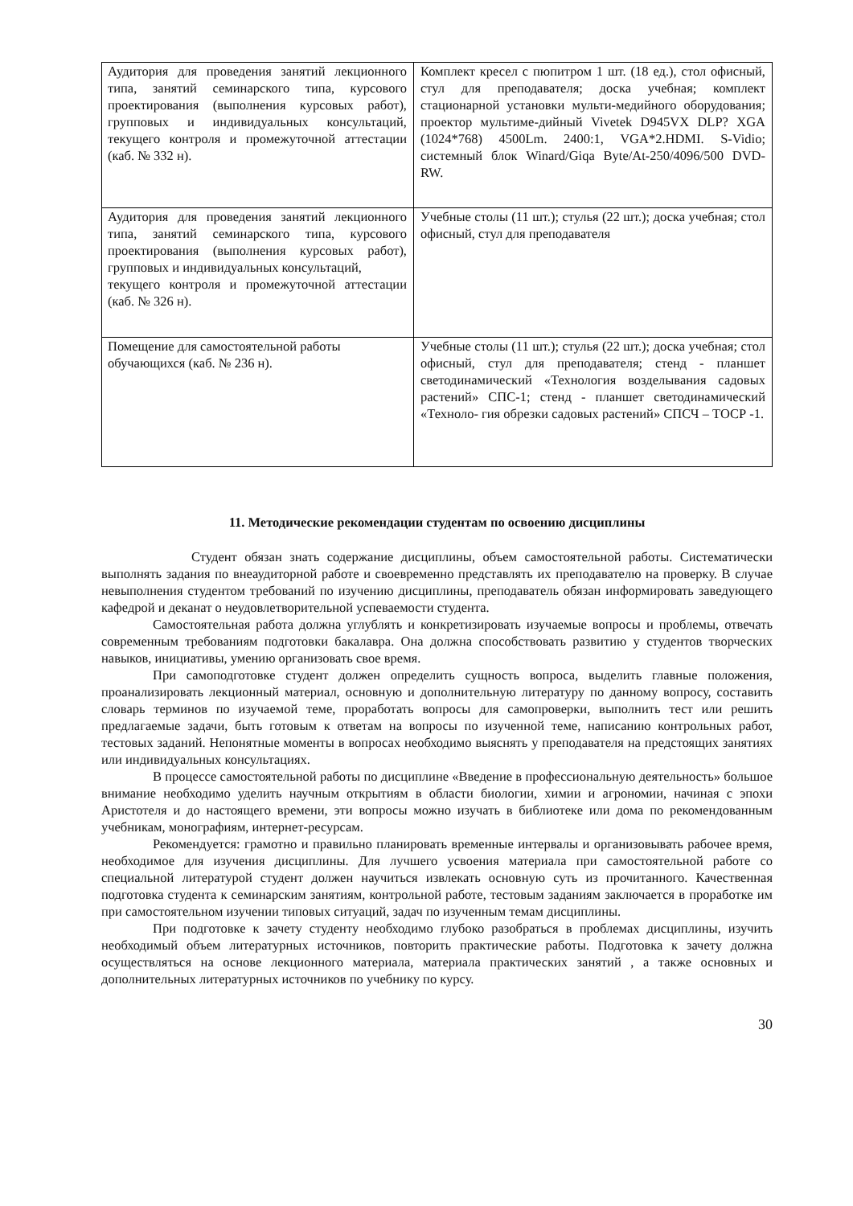| Аудитория для проведения занятий лекционного типа, занятий семинарского типа, курсового проектирования (выполнения курсовых работ), групповых и индивидуальных консультаций, текущего контроля и промежуточной аттестации (каб. № 332 н). | Комплект кресел с пюпитром 1 шт. (18 ед.), стол офисный, стул для преподавателя; доска учебная; комплект стационарной установки мульти-медийного оборудования; проектор мультиме-дийный Vivetek D945VX DLP? XGA (1024*768) 4500Lm. 2400:1, VGA*2.HDMI. S-Vidio; системный блок Winard/Giqa Byte/At-250/4096/500 DVD-RW. |
| Аудитория для проведения занятий лекционного типа, занятий семинарского типа, курсового проектирования (выполнения курсовых работ), групповых и индивидуальных консультаций, текущего контроля и промежуточной аттестации (каб. № 326 н). | Учебные столы (11 шт.); стулья (22 шт.); доска учебная; стол офисный, стул для преподавателя |
| Помещение для самостоятельной работы обучающихся (каб. № 236 н). | Учебные столы (11 шт.); стулья (22 шт.); доска учебная; стол офисный, стул для преподавателя; стенд - планшет светодинамический «Технология возделывания садовых растений» СПС-1; стенд - планшет светодинамический «Техноло- гия обрезки садовых растений» СПСЧ – ТОСР -1. |
11. Методические рекомендации студентам по освоению дисциплины
Студент обязан знать содержание дисциплины, объем самостоятельной работы. Систематически выполнять задания по внеаудиторной работе и своевременно представлять их преподавателю на проверку. В случае невыполнения студентом требований по изучению дисциплины, преподаватель обязан информировать заведующего кафедрой и деканат о неудовлетворительной успеваемости студента.
Самостоятельная работа должна углублять и конкретизировать изучаемые вопросы и проблемы, отвечать современным требованиям подготовки бакалавра. Она должна способствовать развитию у студентов творческих навыков, инициативы, умению организовать свое время.
При самоподготовке студент должен определить сущность вопроса, выделить главные положения, проанализировать лекционный материал, основную и дополнительную литературу по данному вопросу, составить словарь терминов по изучаемой теме, проработать вопросы для самопроверки, выполнить тест или решить предлагаемые задачи, быть готовым к ответам на вопросы по изученной теме, написанию контрольных работ, тестовых заданий. Непонятные моменты в вопросах необходимо выяснять у преподавателя на предстоящих занятиях или индивидуальных консультациях.
В процессе самостоятельной работы по дисциплине «Введение в профессиональную деятельность» большое внимание необходимо уделить научным открытиям в области биологии, химии и агрономии, начиная с эпохи Аристотеля и до настоящего времени, эти вопросы можно изучать в библиотеке или дома по рекомендованным учебникам, монографиям, интернет-ресурсам.
Рекомендуется: грамотно и правильно планировать временные интервалы и организовывать рабочее время, необходимое для изучения дисциплины. Для лучшего усвоения материала при самостоятельной работе со специальной литературой студент должен научиться извлекать основную суть из прочитанного. Качественная подготовка студента к семинарским занятиям, контрольной работе, тестовым заданиям заключается в проработке им при самостоятельном изучении типовых ситуаций, задач по изученным темам дисциплины.
При подготовке к зачету студенту необходимо глубоко разобраться в проблемах дисциплины, изучить необходимый объем литературных источников, повторить практические работы. Подготовка к зачету должна осуществляться на основе лекционного материала, материала практических занятий , а также основных и дополнительных литературных источников по учебнику по курсу.
30